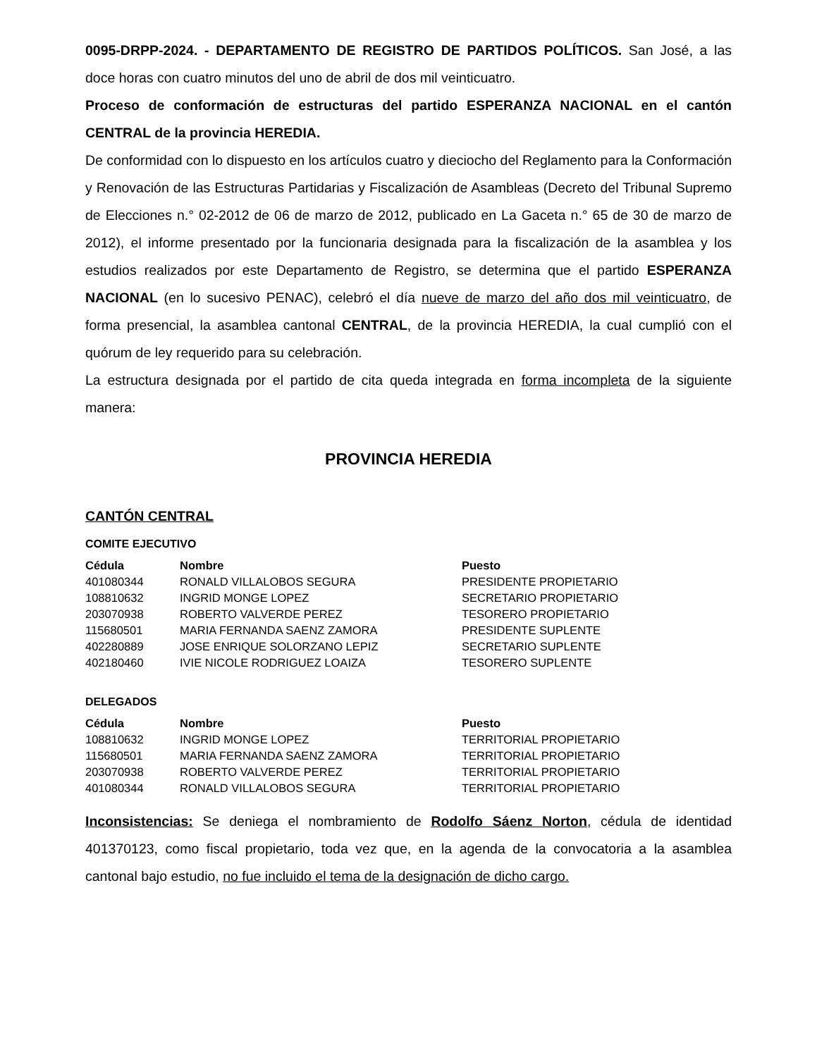0095-DRPP-2024. - DEPARTAMENTO DE REGISTRO DE PARTIDOS POLÍTICOS. San José, a las doce horas con cuatro minutos del uno de abril de dos mil veinticuatro.
Proceso de conformación de estructuras del partido ESPERANZA NACIONAL en el cantón CENTRAL de la provincia HEREDIA.
De conformidad con lo dispuesto en los artículos cuatro y dieciocho del Reglamento para la Conformación y Renovación de las Estructuras Partidarias y Fiscalización de Asambleas (Decreto del Tribunal Supremo de Elecciones n.° 02-2012 de 06 de marzo de 2012, publicado en La Gaceta n.° 65 de 30 de marzo de 2012), el informe presentado por la funcionaria designada para la fiscalización de la asamblea y los estudios realizados por este Departamento de Registro, se determina que el partido ESPERANZA NACIONAL (en lo sucesivo PENAC), celebró el día nueve de marzo del año dos mil veinticuatro, de forma presencial, la asamblea cantonal CENTRAL, de la provincia HEREDIA, la cual cumplió con el quórum de ley requerido para su celebración.
La estructura designada por el partido de cita queda integrada en forma incompleta de la siguiente manera:
PROVINCIA HEREDIA
CANTÓN CENTRAL
COMITE EJECUTIVO
| Cédula | Nombre | Puesto |
| --- | --- | --- |
| 401080344 | RONALD VILLALOBOS SEGURA | PRESIDENTE PROPIETARIO |
| 108810632 | INGRID MONGE LOPEZ | SECRETARIO PROPIETARIO |
| 203070938 | ROBERTO VALVERDE PEREZ | TESORERO PROPIETARIO |
| 115680501 | MARIA FERNANDA SAENZ ZAMORA | PRESIDENTE SUPLENTE |
| 402280889 | JOSE ENRIQUE SOLORZANO LEPIZ | SECRETARIO SUPLENTE |
| 402180460 | IVIE NICOLE RODRIGUEZ LOAIZA | TESORERO SUPLENTE |
DELEGADOS
| Cédula | Nombre | Puesto |
| --- | --- | --- |
| 108810632 | INGRID MONGE LOPEZ | TERRITORIAL PROPIETARIO |
| 115680501 | MARIA FERNANDA SAENZ ZAMORA | TERRITORIAL PROPIETARIO |
| 203070938 | ROBERTO VALVERDE PEREZ | TERRITORIAL PROPIETARIO |
| 401080344 | RONALD VILLALOBOS SEGURA | TERRITORIAL PROPIETARIO |
Inconsistencias: Se deniega el nombramiento de Rodolfo Sáenz Norton, cédula de identidad 401370123, como fiscal propietario, toda vez que, en la agenda de la convocatoria a la asamblea cantonal bajo estudio, no fue incluido el tema de la designación de dicho cargo.